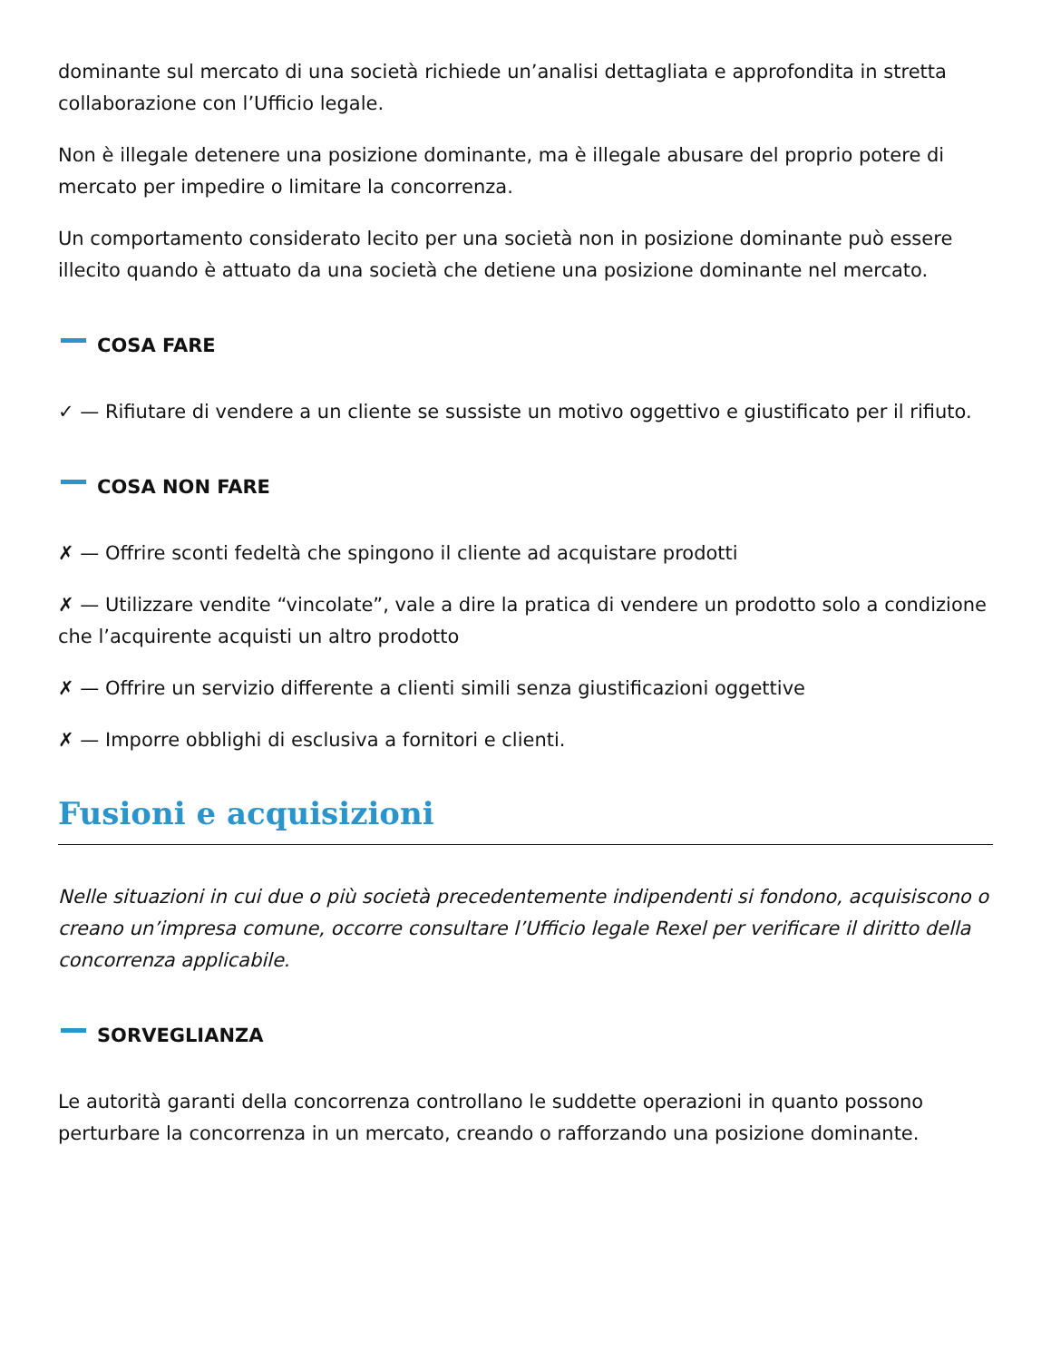dominante sul mercato di una società richiede un’analisi dettagliata e approfondita in stretta collaborazione con l’Ufficio legale.
Non è illegale detenere una posizione dominante, ma è illegale abusare del proprio potere di mercato per impedire o limitare la concorrenza.
Un comportamento considerato lecito per una società non in posizione dominante può essere illecito quando è attuato da una società che detiene una posizione dominante nel mercato.
COSA FARE
✓ — Rifiutare di vendere a un cliente se sussiste un motivo oggettivo e giustificato per il rifiuto.
COSA NON FARE
✗ — Offrire sconti fedeltà che spingono il cliente ad acquistare prodotti
✗ — Utilizzare vendite “vincolate”, vale a dire la pratica di vendere un prodotto solo a condizione che l’acquirente acquisti un altro prodotto
✗ — Offrire un servizio differente a clienti simili senza giustificazioni oggettive
✗ — Imporre obblighi di esclusiva a fornitori e clienti.
Fusioni e acquisizioni
Nelle situazioni in cui due o più società precedentemente indipendenti si fondono, acquisiscono o creano un’impresa comune, occorre consultare l’Ufficio legale Rexel per verificare il diritto della concorrenza applicabile.
SORVEGLIANZA
Le autorità garanti della concorrenza controllano le suddette operazioni in quanto possono perturbare la concorrenza in un mercato, creando o rafforzando una posizione dominante.